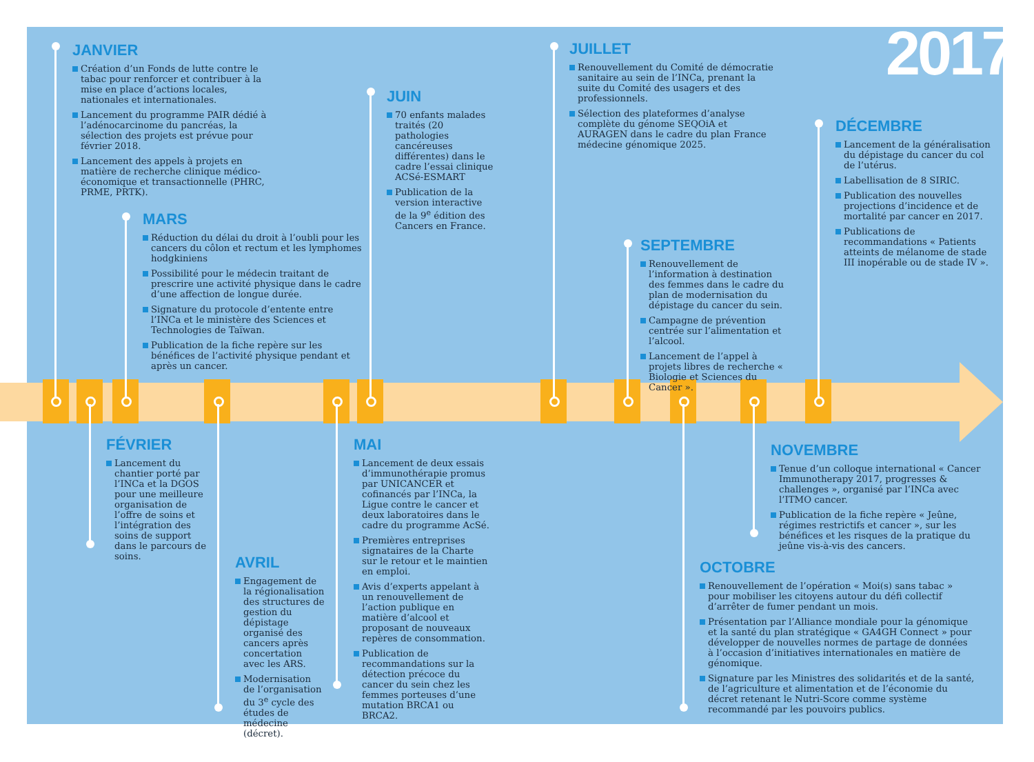2017
JANVIER
Création d’un Fonds de lutte contre le tabac pour renforcer et contribuer à la mise en place d’actions locales, nationales et internationales.
Lancement du programme PAIR dédié à l’adénocarcinome du pancréas, la sélection des projets est prévue pour février 2018.
Lancement des appels à projets en matière de recherche clinique médico-économique et transactionnelle (PHRC, PRME, PRTK).
MARS
Réduction du délai du droit à l’oubli pour les cancers du côlon et rectum et les lymphomes hodgkiniens
Possibilité pour le médecin traitant de prescrire une activité physique dans le cadre d’une affection de longue durée.
Signature du protocole d’entente entre l’INCa et le ministère des Sciences et Technologies de Taïwan.
Publication de la fiche repère sur les bénéfices de l’activité physique pendant et après un cancer.
JUIN
70 enfants malades traités (20 pathologies cancéreuses différentes) dans le cadre l’essai clinique ACSé-ESMART
Publication de la version interactive de la 9<sup>e</sup> édition des Cancers en France.
JUILLET
Renouvellement du Comité de démocratie sanitaire au sein de l’INCa, prenant la suite du Comité des usagers et des professionnels.
Sélection des plateformes d’analyse complète du génome SEQOiA et AURAGEN dans le cadre du plan France médecine génomique 2025.
SEPTEMBRE
Renouvellement de l’information à destination des femmes dans le cadre du plan de modernisation du dépistage du cancer du sein.
Campagne de prévention centrée sur l’alimentation et l’alcool.
Lancement de l’appel à projets libres de recherche « Biologie et Sciences du Cancer ».
DÉCEMBRE
Lancement de la généralisation du dépistage du cancer du col de l’utérus.
Labellisation de 8 SIRIC.
Publication des nouvelles projections d’incidence et de mortalité par cancer en 2017.
Publications de recommandations « Patients atteints de mélanome de stade III inopérable ou de stade IV ».
FÉVRIER
Lancement du chantier porté par l’INCa et la DGOS pour une meilleure organisation de l’offre de soins et l’intégration des soins de support dans le parcours de soins.
AVRIL
Engagement de la régionalisation des structures de gestion du dépistage organisé des cancers après concertation avec les ARS.
Modernisation de l’organisation du 3<sup>e</sup> cycle des études de médecine (décret).
MAI
Lancement de deux essais d’immunothérapie promus par UNICANCER et cofinancés par l’INCa, la Ligue contre le cancer et deux laboratoires dans le cadre du programme AcSé.
Premières entreprises signataires de la Charte sur le retour et le maintien en emploi.
Avis d’experts appelant à un renouvellement de l’action publique en matière d’alcool et proposant de nouveaux repères de consommation.
Publication de recommandations sur la détection précoce du cancer du sein chez les femmes porteuses d’une mutation BRCA1 ou BRCA2.
NOVEMBRE
Tenue d’un colloque international « Cancer Immunotherapy 2017, progresses & challenges », organisé par l’INCa avec l’ITMO cancer.
Publication de la fiche repère « Jeûne, régimes restrictifs et cancer », sur les bénéfices et les risques de la pratique du jeûne vis-à-vis des cancers.
OCTOBRE
Renouvellement de l’opération « Moi(s) sans tabac » pour mobiliser les citoyens autour du défi collectif d’arrêter de fumer pendant un mois.
Présentation par l’Alliance mondiale pour la génomique et la santé du plan stratégique « GA4GH Connect » pour développer de nouvelles normes de partage de données à l’occasion d’initiatives internationales en matière de génomique.
Signature par les Ministres des solidarités et de la santé, de l’agriculture et alimentation et de l’économie du décret retenant le Nutri-Score comme système recommandé par les pouvoirs publics.